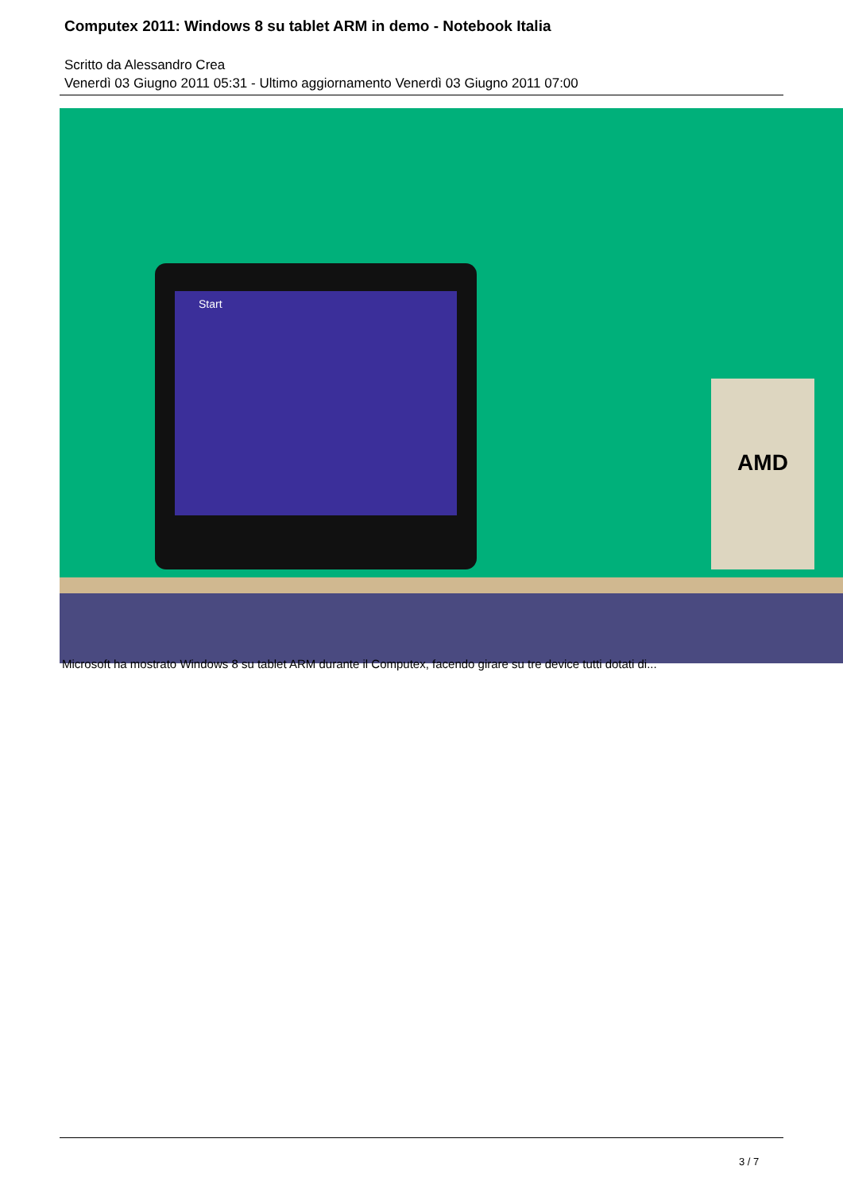Computex 2011: Windows 8 su tablet ARM in demo - Notebook Italia
Scritto da Alessandro Crea
Venerdì 03 Giugno 2011 05:31 - Ultimo aggiornamento Venerdì 03 Giugno 2011 07:00
Start
AMD
Microsoft ha mostrato Windows 8 su tablet ARM durante il Computex, facendo girare su tre device tutti dotati di...
3 / 7